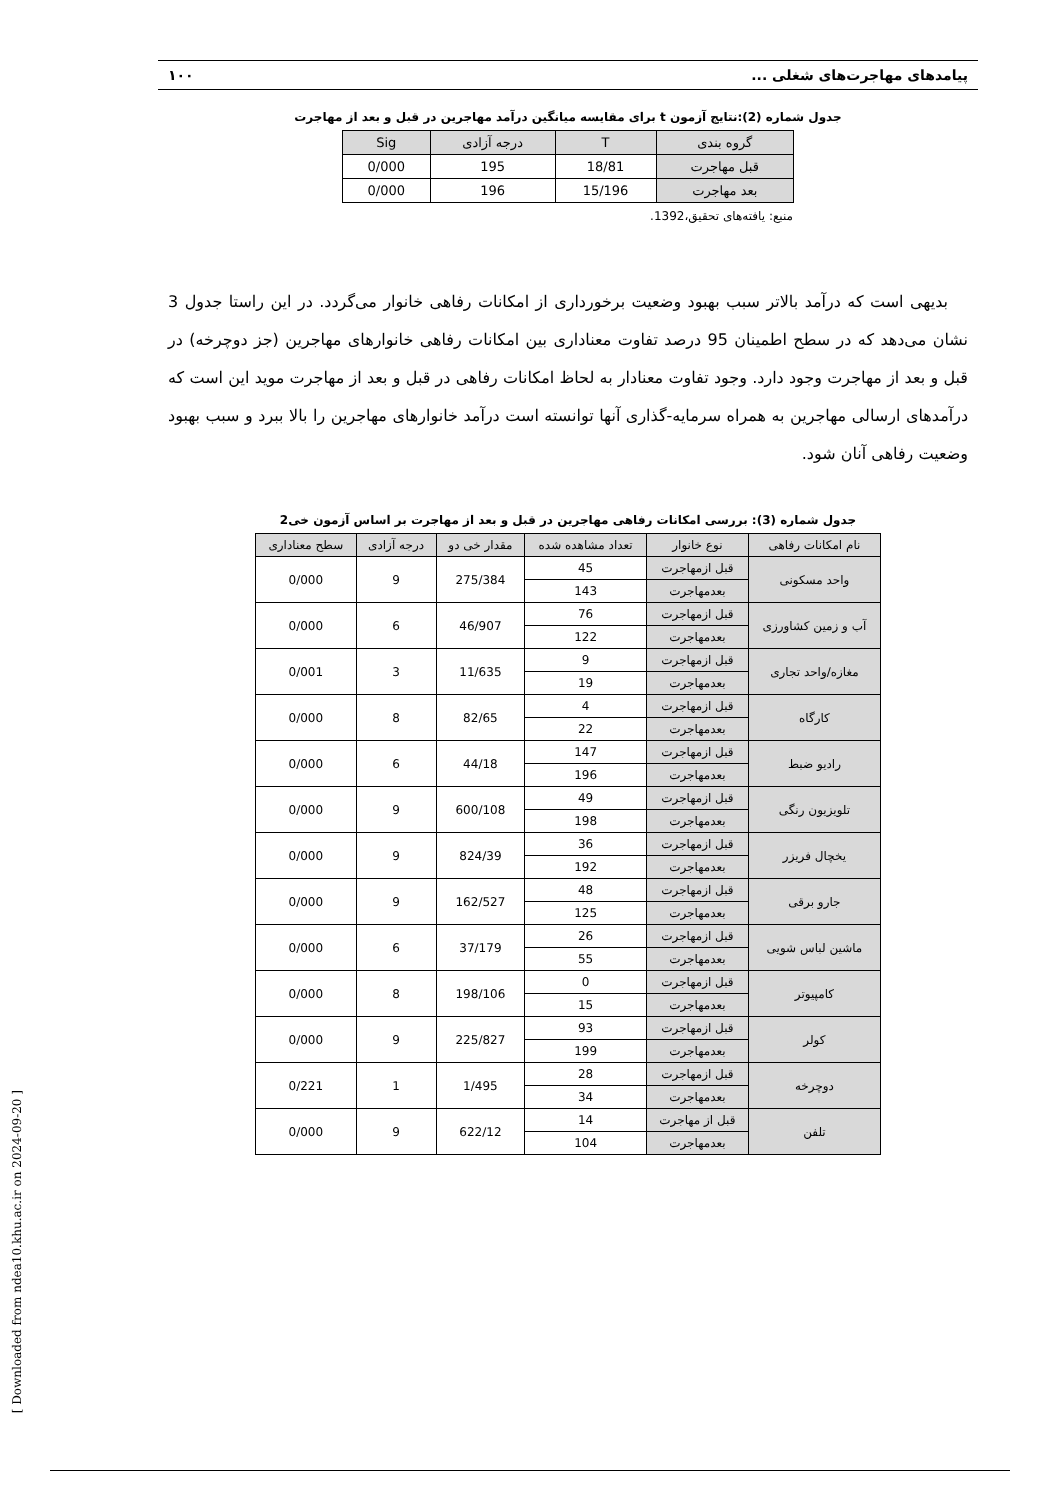پیامدهای مهاجرت‌های شغلی ... ۱۰۰
جدول شماره (2):نتایج آزمون t برای مقایسه میانگین درآمد مهاجرین در قبل و بعد از مهاجرت
| گروه بندی | T | درجه آزادی | Sig |
| --- | --- | --- | --- |
| قبل مهاجرت | 18/81 | 195 | 0/000 |
| بعد مهاجرت | 15/196 | 196 | 0/000 |
منبع: یافته‌های تحقیق،1392.
بدیهی است که درآمد بالاتر سبب بهبود وضعیت برخورداری از امکانات رفاهی خانوار می‌گردد. در این راستا جدول 3 نشان می‌دهد که در سطح اطمینان 95 درصد تفاوت معناداری بین امکانات رفاهی خانوارهای مهاجرین (جز دوچرخه) در قبل و بعد از مهاجرت وجود دارد. وجود تفاوت معنادار به لحاظ امکانات رفاهی در قبل و بعد از مهاجرت موید این است که درآمدهای ارسالی مهاجرین به همراه سرمایه-گذاری آنها توانسته است درآمد خانوارهای مهاجرین را بالا ببرد و سبب بهبود وضعیت رفاهی آنان شود.
جدول شماره (3): بررسی امکانات رفاهی مهاجرین در قبل و بعد از مهاجرت بر اساس آزمون خی2
| نام امکانات رفاهی | نوع خانوار | تعداد مشاهده شده | مقدار خی دو | درجه آزادی | سطح معناداری |
| --- | --- | --- | --- | --- | --- |
| واحد مسکونی | قبل ازمهاجرت | 45 | 275/384 | 9 | 0/000 |
| | بعدمهاجرت | 143 | | | |
| آب و زمین کشاورزی | قبل ازمهاجرت | 76 | 46/907 | 6 | 0/000 |
| | بعدمهاجرت | 122 | | | |
| مغازه/واحد تجاری | قبل ازمهاجرت | 9 | 11/635 | 3 | 0/001 |
| | بعدمهاجرت | 19 | | | |
| کارگاه | قبل ازمهاجرت | 4 | 82/65 | 8 | 0/000 |
| | بعدمهاجرت | 22 | | | |
| رادیو ضبط | قبل ازمهاجرت | 147 | 44/18 | 6 | 0/000 |
| | بعدمهاجرت | 196 | | | |
| تلویزیون رنگی | قبل ازمهاجرت | 49 | 600/108 | 9 | 0/000 |
| | بعدمهاجرت | 198 | | | |
| یخچال فریزر | قبل ازمهاجرت | 36 | 824/39 | 9 | 0/000 |
| | بعدمهاجرت | 192 | | | |
| جارو برقی | قبل ازمهاجرت | 48 | 162/527 | 9 | 0/000 |
| | بعدمهاجرت | 125 | | | |
| ماشین لباس شویی | قبل ازمهاجرت | 26 | 37/179 | 6 | 0/000 |
| | بعدمهاجرت | 55 | | | |
| کامپیوتر | قبل ازمهاجرت | 0 | 198/106 | 8 | 0/000 |
| | بعدمهاجرت | 15 | | | |
| کولر | قبل ازمهاجرت | 93 | 225/827 | 9 | 0/000 |
| | بعدمهاجرت | 199 | | | |
| دوچرخه | قبل ازمهاجرت | 28 | 1/495 | 1 | 0/221 |
| | بعدمهاجرت | 34 | | | |
| تلفن | قبل از مهاجرت | 14 | 622/12 | 9 | 0/000 |
| | بعدمهاجرت | 104 | | | |
[ Downloaded from ndea10.khu.ac.ir on 2024-09-20 ]